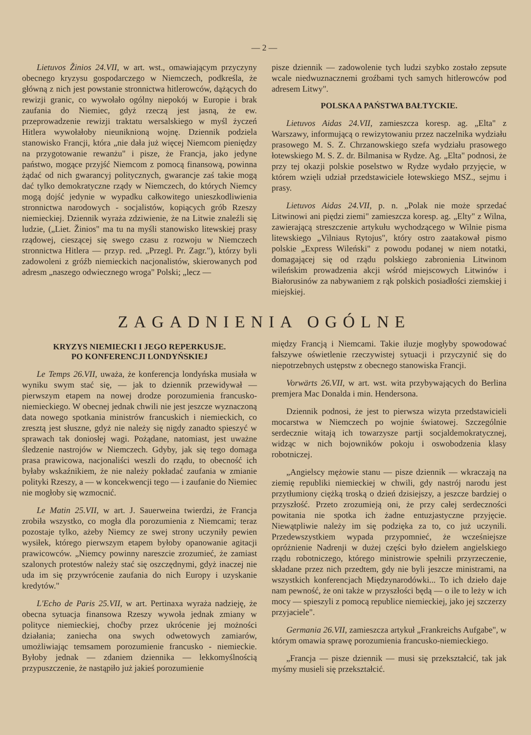— 2 —
Lietuvos Žinios 24.VII, w art. wst., omawiającym przyczyny obecnego kryzysu gospodarczego w Niemczech, podkreśla, że główną z nich jest powstanie stronnictwa hitlerowców, dążących do rewizji granic, co wywołało ogólny niepokój w Europie i brak zaufania do Niemiec, gdyż rzeczą jest jasną, że ew. przeprowadzenie rewizji traktatu wersalskiego w myśl życzeń Hitlera wywołałoby nieuniknioną wojnę. Dziennik podziela stanowisko Francji, która „nie dała już więcej Niemcom pieniędzy na przygotowanie rewanżu" i pisze, że Francja, jako jedyne państwo, mogące przyjść Niemcom z pomocą finansową, powinna żądać od nich gwarancyj politycznych, gwarancje zaś takie mogą dać tylko demokratyczne rządy w Niemczech, do których Niemcy mogą dojść jedynie w wypadku całkowitego unieszkodliwienia stronnictwa narodowych - socjalistów, kopiących grób Rzeszy niemieckiej. Dziennik wyraża zdziwienie, że na Litwie znaleźli się ludzie, („Liet. Žinios" ma tu na myśli stanowisko litewskiej prasy rządowej, cieszącej się swego czasu z rozwoju w Niemczech stronnictwa Hitlera — przyp. red. „Przegl. Pr. Zagr."), którzy byli zadowoleni z gróźb niemieckich nacjonalistów, skierowanych pod adresm „naszego odwiecznego wroga" Polski; „lecz —
pisze dziennik — zadowolenie tych ludzi szybko zostało zepsute wcale niedwuznacznemi groźbami tych samych hitlerowców pod adresem Litwy".
POLSKA A PAŃSTWA BAŁTYCKIE.
Lietuvos Aidas 24.VII, zamieszcza koresp. ag. „Elta" z Warszawy, informującą o rewizytowaniu przez naczelnika wydziału prasowego M. S. Z. Chrzanowskiego szefa wydziału prasowego łotewskiego M. S. Z. dr. Bilmanisa w Rydze. Ag. „Elta" podnosi, że przy tej okazji polskie poselstwo w Rydze wydało przyjęcie, w którem wzięli udział przedstawiciele łotewskiego MSZ., sejmu i prasy.
Lietuvos Aidas 24.VII, p. n. „Polak nie może sprzedać Litwinowi ani piędzi ziemi" zamieszcza koresp. ag. „Elty" z Wilna, zawierającą streszczenie artykułu wychodzącego w Wilnie pisma litewskiego „Vilniaus Rytojus", który ostro zaatakował pismo polskie „Express Wileński" z powodu podanej w niem notatki, domagającej się od rządu polskiego zabronienia Litwinom wileńskim prowadzenia akcji wśród miejscowych Litwinów i Białorusinów za nabywaniem z rąk polskich posiadłości ziemskiej i miejskiej.
ZAGADNIENIA OGÓLNE
KRYZYS NIEMIECKI I JEGO REPERKUSJE.
PO KONFERENCJI LONDYŃSKIEJ
Le Temps 26.VII, uważa, że konferencja londyńska musiała w wyniku swym stać się, — jak to dziennik przewidywał — pierwszym etapem na nowej drodze porozumienia francusko-niemieckiego. W obecnej jednak chwili nie jest jeszcze wyznaczoną data nowego spotkania ministrów francuskich i niemieckich, co zresztą jest słuszne, gdyż nie należy się nigdy zanadto spieszyć w sprawach tak doniosłej wagi. Pożądane, natomiast, jest uważne śledzenie nastrojów w Niemczech. Gdyby, jak się tego domaga prasa prawicowa, nacjonaliści weszli do rządu, to obecność ich byłaby wskaźnikiem, że nie należy pokładać zaufania w zmianie polityki Rzeszy, a — w koncekwencji tego — i zaufanie do Niemiec nie mogłoby się wzmocnić.
Le Matin 25.VII, w art. J. Sauerweina twierdzi, że Francja zrobiła wszystko, co mogła dla porozumienia z Niemcami; teraz pozostaje tylko, ażeby Niemcy ze swej strony uczyniły pewien wysiłek, którego pierwszym etapem byłoby opanowanie agitacji prawicowców. „Niemcy powinny nareszcie zrozumieć, że zamiast szalonych protestów należy stać się oszczędnymi, gdyż inaczej nie uda im się przywrócenie zaufania do nich Europy i uzyskanie kredytów."
L'Echo de Paris 25.VII, w art. Pertinaxa wyraża nadzieję, że obecna sytuacja finansowa Rzeszy wywoła jednak zmiany w polityce niemieckiej, choćby przez ukrócenie jej możności działania; zaniecha ona swych odwetowych zamiarów, umożliwiając temsamem porozumienie francusko - niemieckie. Byłoby jednak — zdaniem dziennika — lekkomyślnością przypuszczenie, że nastąpiło już jakieś porozumienie
między Francją i Niemcami. Takie iluzje mogłyby spowodować fałszywe oświetlenie rzeczywistej sytuacji i przyczynić się do niepotrzebnych ustępstw z obecnego stanowiska Francji.
Vorwärts 26.VII, w art. wst. wita przybywających do Berlina premjera Mac Donalda i min. Hendersona.
Dziennik podnosi, że jest to pierwsza wizyta przedstawicieli mocarstwa w Niemczech po wojnie światowej. Szczególnie serdecznie witają ich towarzysze partji socjaldemokratycznej, widząc w nich bojowników pokoju i oswobodzenia klasy robotniczej.
„Angielscy mężowie stanu — pisze dziennik — wkraczają na ziemię republiki niemieckiej w chwili, gdy nastrój narodu jest przytłumiony ciężką troską o dzień dzisiejszy, a jeszcze bardziej o przyszłość. Przeto zrozumieją oni, że przy całej serdeczności powitania nie spotka ich żadne entuzjastyczne przyjęcie. Niewątpliwie należy im się podzięka za to, co już uczynili. Przedewszystkiem wypada przypomnieć, że wcześniejsze opróżnienie Nadrenji w dużej części było dziełem angielskiego rządu robotniczego, którego ministrowie spełnili przyrzeczenie, składane przez nich przedtem, gdy nie byli jeszcze ministrami, na wszystkich konferencjach Międzynarodówki... To ich dzieło daje nam pewność, że oni także w przyszłości będą — o ile to leży w ich mocy — spieszyli z pomocą republice niemieckiej, jako jej szczerzy przyjaciele".
Germania 26.VII, zamieszcza artykuł „Frankreichs Aufgabe", w którym omawia sprawę porozumienia francusko-niemieckiego.
„Francja — pisze dziennik — musi się przekształcić, tak jak myśmy musieli się przekształcić.